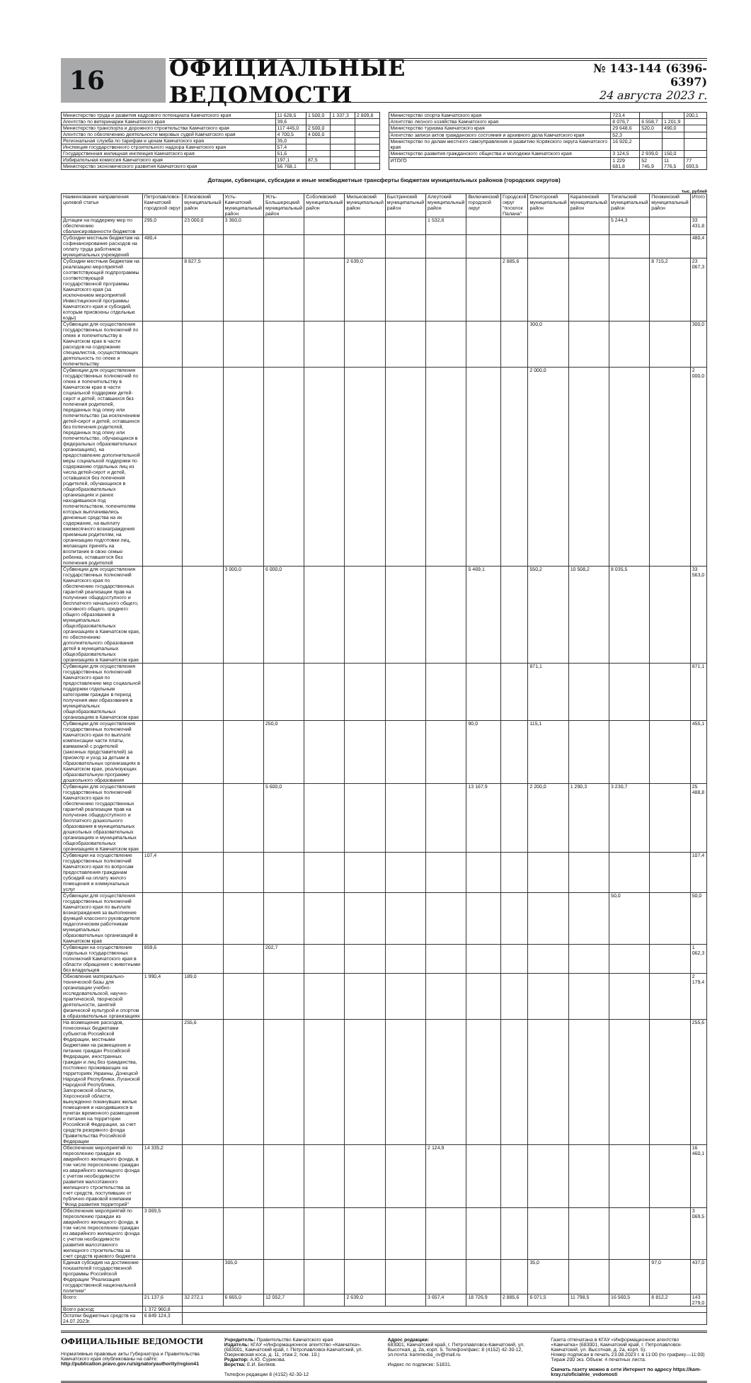16
ОФИЦИАЛЬНЫЕ ВЕДОМОСТИ
№ 143-144 (6396-6397)
24 августа 2023 г.
| Министерство труда и развития кадрового потенциала Камчатского края | 11 628,5 | 1 500,0 | 1 337,3 | 2 809,8 |
| Агентство по ветеринарии Камчатского края | 39,6 | | | |
| Министерство транспорта и дорожного строительства Камчатского края | 117 445,0 | 2 500,0 | | |
| Агентство по обеспечению деятельности мировых судей Камчатского края | 4 700,5 | 4 000,0 | | |
| Региональная служба по тарифам и ценам Камчатского края | 35,0 | | | |
| Инспекция государственного строительного надзора Камчатского края | 57,4 | | | |
| Государственная жилищная инспекция Камчатского края | 51,6 | | | |
| Избирательная комиссия Камчатского края | 197,1 | 87,5 | | |
| Министерство экономического развития Камчатского края | 56 768,1 | | | |
| Министерство спорта Камчатского края | 723,4 | | | 200,1 |
| Агентство лесного хозяйства Камчатского края | 8 076,7 | 6 558,7 | 1 201,9 | |
| Министерство туризма Камчатского края | 29 648,6 | 520,0 | 490,0 | |
| Агентство записи актов гражданского состояния и архивного дела Камчатского края | 52,3 | | | |
| Министерство по делам местного самоуправления и развитию Корякского округа Камчатского края | 16 920,2 | | | |
| Министерство развития гражданского общества и молодежи Камчатского края | 3 124,5 | 2 939,0 | 150,0 | |
| ИТОГО | 1 229 681,8 | 52 745,9 | 11 776,5 | 77 693,5 |
Дотации, субвенции, субсидии и иные межбюджетные трансферты бюджетам муниципальных районов (городских округов)
тыс. рублей
| Наименование направления целевой статьи | Петропавловск-Камчатский городской округ | Елизовский муниципальный район | Усть-Камчатский муниципальный район | Усть-Большерецкий муниципальный район | Соболевский муниципальный район | Мильковский муниципальный район | Быстринский муниципальный район | Алеутский муниципальный район | Вилючинский городской округ | Городской округ "поселок Палана" | Олюторский муниципальный район | Карагинский муниципальный район | Тигильский муниципальный район | Пенжинский муниципальный район | Итого |
| --- | --- | --- | --- | --- | --- | --- | --- | --- | --- | --- | --- | --- | --- | --- | --- |
| Дотации на поддержку мер по обеспечению сбалансированности бюджетов | 295,0 | 23 000,0 | 3 360,0 | | | | | 1 532,6 | | | | | 5 244,3 | | 33 431,8 |
| Субсидии местным бюджетам на софинансирование расходов на оплату труда работников муниципальных учреждений | 480,4 | | | | | | | | | | | | | | 480,4 |
| Субсидии местным бюджетам на реализацию мероприятий соответствующей подпрограммы соответствующей государственной программы Камчатского края (за исключением мероприятий Инвестиционной программы Камчатского края и субсидий, которым присвоены отдельные коды) | | 8 827,5 | | | | 2 639,0 | | | | 2 885,6 | | | | 8 715,2 | 23 067,3 |
| Субвенции для осуществления государственных полномочий по опеке и попечительству в Камчатском крае в части расходов на содержание специалистов, осуществляющих деятельность по опеке и попечительству | | | | | | | | | | | 300,0 | | | | 300,0 |
| Субвенции для осуществления государственных полномочий по опеке и попечительству в Камчатском крае в части социальной поддержки детей-сирот и детей, оставшихся без попечения родителей, переданных под опеку или попечительство (за исключением детей-сирот и детей, оставшихся без попечения родителей, переданных под опеку или попечительство, обучающихся в федеральных образовательных организациях), на предоставление дополнительной меры социальной поддержки по содержанию отдельных лиц из числа детей-сирот и детей, оставшихся без попечения родителей, обучающихся в общеобразовательных организациях и ранее находившихся под попечительством, попечителям которых выплачивались денежные средства на их содержание, на выплату ежемесячного вознаграждения приемным родителям, на организацию подготовки лиц, желающих принять на воспитание в свою семью ребенка, оставшегося без попечения родителей | | | | | | | | | | | 2 000,0 | | | | 2 000,0 |
| Субвенции для осуществления государственных полномочий Камчатского края по обеспечению государственных гарантий реализации прав на получение общедоступного и бесплатного начального общего, основного общего, среднего общего образования в муниципальных общеобразовательных организациях в Камчатском крае, по обеспечению дополнительного образования детей в муниципальных общеобразовательных организациях в Камчатском крае | | | 3 000,0 | 6 000,0 | | | | | 5 469,1 | | 550,2 | 10 508,2 | 8 035,5 | | 33 563,0 |
| Субвенции для осуществления государственных полномочий Камчатского края по предоставлению мер социальной поддержки отдельным категориям граждан в период получения ими образования в муниципальных общеобразовательных организациях в Камчатском крае | | | | | | | | | | | 871,1 | | | | 871,1 |
| Субвенции для осуществления государственных полномочий Камчатского края по выплате компенсации части платы, взимаемой с родителей (законных представителей) за присмотр и уход за детьми в образовательных организациях в Камчатском крае, реализующих образовательную программу дошкольного образования | | | | 250,0 | | | | | 90,0 | | 115,1 | | | | 455,1 |
| Субвенции для осуществления государственных полномочий Камчатского края по обеспечению государственных гарантий реализации прав на получение общедоступного и бесплатного дошкольного образования в муниципальных дошкольных образовательных организациях и муниципальных общеобразовательных организациях в Камчатском крае | | | | 5 600,0 | | | | | 13 167,9 | | 2 200,0 | 1 290,3 | 3 230,7 | | 25 488,8 |
| Субвенции на осуществление государственных полномочий Камчатского края по вопросам предоставления гражданам субсидий на оплату жилого помещения и коммунальных услуг | 107,4 | | | | | | | | | | | | | | 107,4 |
| Субвенции для осуществления государственных полномочий Камчатского края по выплате вознаграждения за выполнение функций классного руководителя педагогическим работникам муниципальных образовательных организаций в Камчатском крае | | | | | | | | | | | | | 50,0 | | 50,0 |
| Субвенции на осуществление отдельных государственных полномочий Камчатского края в области обращения с животными без владельцев | 859,6 | | | 202,7 | | | | | | | | | | | 1 062,3 |
| Обновление материально-технической базы для организации учебно-исследовательской, научно-практической, творческой деятельности, занятий физической культурой и спортом в образовательных организациях | 1 990,4 | 189,0 | | | | | | | | | | | | | 2 179,4 |
| На возмещение расходов, понесенных бюджетами субъектов Российской Федерации, местными бюджетами на размещение и питание граждан Российской Федерации, иностранных граждан и лиц без гражданства, постоянно проживающих на территориях Украины, Донецкой Народной Республики, Луганской Народной Республики, Запорожской области, Херсонской области, вынужденно покинувших жилые помещения и находившихся в пунктах временного размещения и питания на территории Российской Федерации, за счет средств резервного фонда Правительства Российской Федерации | | 255,6 | | | | | | | | | | | | | 255,6 |
| Обеспечение мероприятий по переселению граждан из аварийного жилищного фонда, в том числе переселению граждан из аварийного жилищного фонда с учетом необходимости развития малоэтажного жилищного строительства за счет средств, поступивших от публично-правовой компании "Фонд развития территорий" | 14 335,2 | | | | | | | 2 124,9 | | | | | | | 16 460,1 |
| Обеспечение мероприятий по переселению граждан из аварийного жилищного фонда, в том числе переселению граждан из аварийного жилищного фонда с учетом необходимости развития малоэтажного жилищного строительства за счет средств краевого бюджета | 3 069,5 | | | | | | | | | | | | | | 3 069,5 |
| Единая субсидия на достижение показателей государственной программы Российской Федерации "Реализация государственной национальной политики" | | | 305,0 | | | | | | | | 35,0 | | | 97,0 | 437,0 |
| Всего: | 21 137,6 | 32 272,1 | 6 665,0 | 12 052,7 | | 2 639,0 | | 3 657,4 | 18 726,9 | 2 885,6 | 6 071,5 | 11 798,5 | 16 560,5 | 8 812,2 | 143 279,0 |
| Всего расход: | 1 372 960,8 | | | | | | | | | | | | | | |
| Остатки бюджетных средств на 24.07.2023г. | 6 849 124,3 | | | | | | | | | | | | | | |
ОФИЦИАЛЬНЫЕ ВЕДОМОСТИ
Нормативные правовые акты Губернатора и Правительства Камчатского края опубликованы на сайте:
http://publication.pravo.gov.ru/signatoryauthority/region41
Учредитель: Правительство Камчатского края
Издатель: КГАУ «Информационное агентство «Камчатка». (683001, Камчатский край, г. Петропавловск-Камчатский, ул. Озерновская коса, д. 11, этаж 2, пом. 10.)
Редактор: А.Ю. Сурикова.
Верстка: Е.И. Беляев.
Телефон редакции 8 (4152) 42-30-12
Адрес редакции:
683001, Камчатский край, г. Петропавловск-Камчатский, ул. Высотная, д. 2а, корп. 5. Телефон/факс: 8 (4152) 42-30-12, эл.почта: kammedia_ov@mail.ru
Индекс по подписке: 51831.
Газета отпечатана в КГАУ «Информационное агентство «Камчатка» (683001, Камчатский край, г. Петропавловск-Камчатский, ул. Высотная, д. 2а, корп. 5).
Номер подписан в печать 23.08.2023 г. в 11:00 (по графику—11:00)
Тираж 200 экз. Объем: 4 печатных листа.
Скачать газету можно в сети Интернет по адресу https://kam-kray.ru/oficialnie_vedomosti